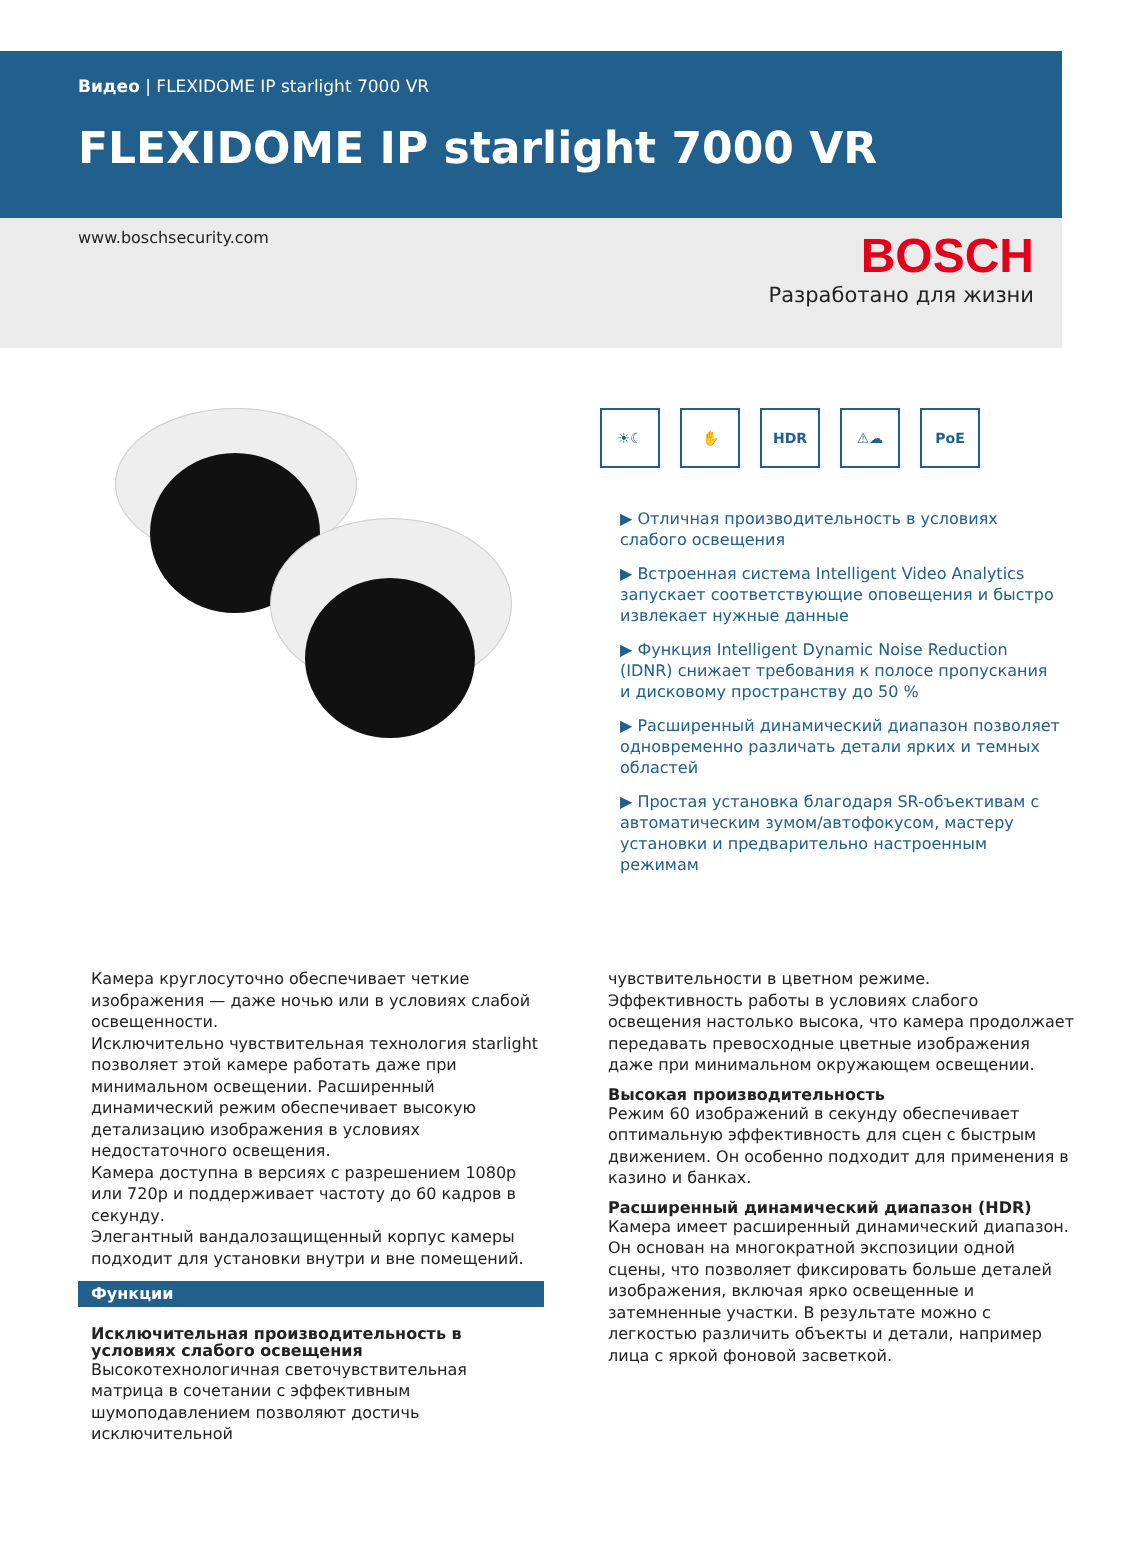Видео | FLEXIDOME IP starlight 7000 VR
FLEXIDOME IP starlight 7000 VR
www.boschsecurity.com
BOSCH
Разработано для жизни
☀☾ ✋ HDR ⚠☁ PoE
▶ Отличная производительность в условиях слабого освещения
▶ Встроенная система Intelligent Video Analytics запускает соответствующие оповещения и быстро извлекает нужные данные
▶ Функция Intelligent Dynamic Noise Reduction (IDNR) снижает требования к полосе пропускания и дисковому пространству до 50 %
▶ Расширенный динамический диапазон позволяет одновременно различать детали ярких и темных областей
▶ Простая установка благодаря SR-объективам с автоматическим зумом/автофокусом, мастеру установки и предварительно настроенным режимам
Камера круглосуточно обеспечивает четкие изображения — даже ночью или в условиях слабой освещенности.
Исключительно чувствительная технология starlight позволяет этой камере работать даже при минимальном освещении. Расширенный динамический режим обеспечивает высокую детализацию изображения в условиях недостаточного освещения.
Камера доступна в версиях с разрешением 1080p или 720p и поддерживает частоту до 60 кадров в секунду.
Элегантный вандалозащищенный корпус камеры подходит для установки внутри и вне помещений.
Функции
Исключительная производительность в условиях слабого освещения
Высокотехнологичная светочувствительная матрица в сочетании с эффективным шумоподавлением позволяют достичь исключительной
чувствительности в цветном режиме.
Эффективность работы в условиях слабого освещения настолько высока, что камера продолжает передавать превосходные цветные изображения даже при минимальном окружающем освещении.
Высокая производительность
Режим 60 изображений в секунду обеспечивает оптимальную эффективность для сцен с быстрым движением. Он особенно подходит для применения в казино и банках.
Расширенный динамический диапазон (HDR)
Камера имеет расширенный динамический диапазон. Он основан на многократной экспозиции одной сцены, что позволяет фиксировать больше деталей изображения, включая ярко освещенные и затемненные участки. В результате можно с легкостью различить объекты и детали, например лица с яркой фоновой засветкой.